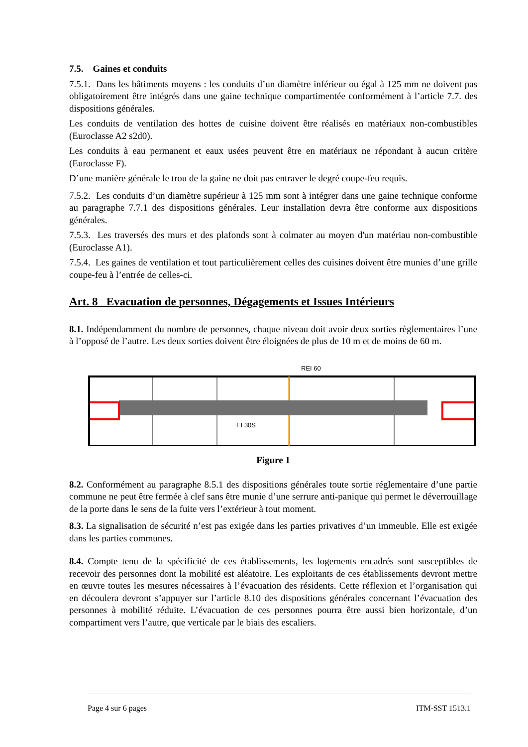7.5. Gaines et conduits
7.5.1. Dans les bâtiments moyens : les conduits d’un diamètre inférieur ou égal à 125 mm ne doivent pas obligatoirement être intégrés dans une gaine technique compartimentée conformément à l’article 7.7. des dispositions générales.
Les conduits de ventilation des hottes de cuisine doivent être réalisés en matériaux non-combustibles (Euroclasse A2 s2d0).
Les conduits à eau permanent et eaux usées peuvent être en matériaux ne répondant à aucun critère (Euroclasse F).
D’une manière générale le trou de la gaine ne doit pas entraver le degré coupe-feu requis.
7.5.2. Les conduits d’un diamètre supérieur à 125 mm sont à intégrer dans une gaine technique conforme au paragraphe 7.7.1 des dispositions générales. Leur installation devra être conforme aux dispositions générales.
7.5.3. Les traversés des murs et des plafonds sont à colmater au moyen d'un matériau non-combustible (Euroclasse A1).
7.5.4. Les gaines de ventilation et tout particulièrement celles des cuisines doivent être munies d’une grille coupe-feu à l’entrée de celles-ci.
Art. 8 Evacuation de personnes, Dégagements et Issues Intérieurs
8.1. Indépendamment du nombre de personnes, chaque niveau doit avoir deux sorties règlementaires l’une à l’opposé de l’autre. Les deux sorties doivent être éloignées de plus de 10 m et de moins de 60 m.
REI 60
EI 30S
Figure 1
8.2. Conformément au paragraphe 8.5.1 des dispositions générales toute sortie réglementaire d’une partie commune ne peut être fermée à clef sans être munie d’une serrure anti-panique qui permet le déverrouillage de la porte dans le sens de la fuite vers l’extérieur à tout moment.
8.3. La signalisation de sécurité n’est pas exigée dans les parties privatives d’un immeuble. Elle est exigée dans les parties communes.
8.4. Compte tenu de la spécificité de ces établissements, les logements encadrés sont susceptibles de recevoir des personnes dont la mobilité est aléatoire. Les exploitants de ces établissements devront mettre en œuvre toutes les mesures nécessaires à l’évacuation des résidents. Cette réflexion et l’organisation qui en découlera devront s’appuyer sur l’article 8.10 des dispositions générales concernant l’évacuation des personnes à mobilité réduite. L’évacuation de ces personnes pourra être aussi bien horizontale, d’un compartiment vers l’autre, que verticale par le biais des escaliers.
Page 4 sur 6 pages ITM-SST 1513.1